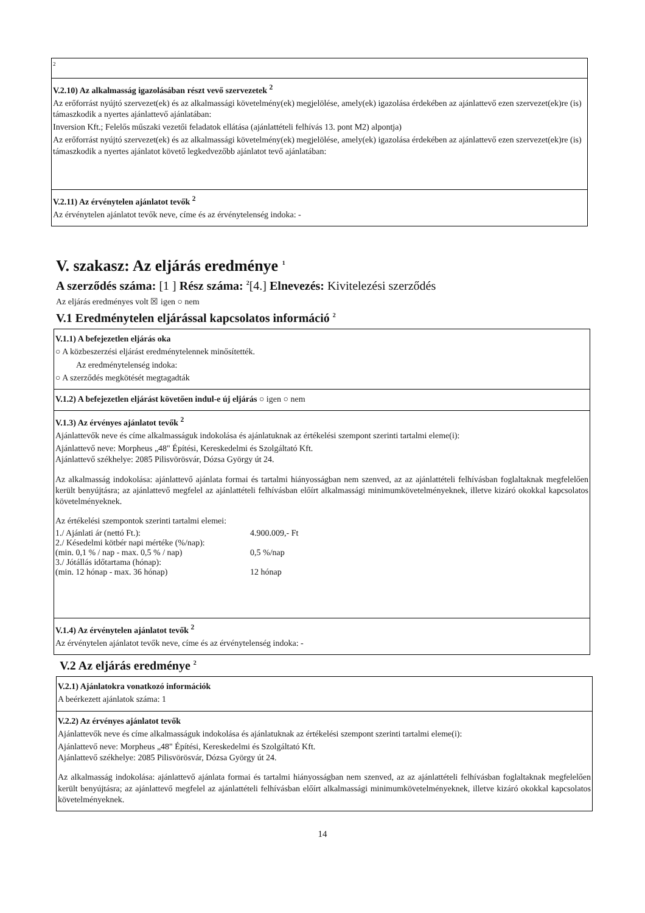2
V.2.10) Az alkalmasság igazolásában részt vevő szervezetek <sup>2</sup>
Az erőforrást nyújtó szervezet(ek) és az alkalmassági követelmény(ek) megjelölése, amely(ek) igazolása érdekében az ajánlattevő ezen szervezet(ek)re (is) támaszkodik a nyertes ajánlattevő ajánlatában:
Inversion Kft.; Felelős műszaki vezetői feladatok ellátása (ajánlattételi felhívás 13. pont M2) alpontja)
Az erőforrást nyújtó szervezet(ek) és az alkalmassági követelmény(ek) megjelölése, amely(ek) igazolása érdekében az ajánlattevő ezen szervezet(ek)re (is) támaszkodik a nyertes ajánlatot követő legkedvezőbb ajánlatot tevő ajánlatában:
V.2.11) Az érvénytelen ajánlatot tevők <sup>2</sup>
Az érvénytelen ajánlatot tevők neve, címe és az érvénytelenség indoka: -
V. szakasz: Az eljárás eredménye <sup>1</sup>
A szerződés száma: [1 ] Rész száma: <sup>2</sup>[4.] Elnevezés: Kivitelezési szerződés
Az eljárás eredményes volt ☒ igen ○ nem
V.1 Eredménytelen eljárással kapcsolatos információ <sup>2</sup>
V.1.1) A befejezetlen eljárás oka
○ A közbeszerzési eljárást eredménytelennek minősítették.
Az eredménytelenség indoka:
○ A szerződés megkötését megtagadták
V.1.2) A befejezetlen eljárást követően indul-e új eljárás ○ igen ○ nem
V.1.3) Az érvényes ajánlatot tevők <sup>2</sup>
Ajánlattevők neve és címe alkalmasságuk indokolása és ajánlatuknak az értékelési szempont szerinti tartalmi eleme(i):
Ajánlattevő neve: Morpheus „48" Építési, Kereskedelmi és Szolgáltató Kft.
Ajánlattevő székhelye: 2085 Pilisvörösvár, Dózsa György út 24.
Az alkalmasság indokolása: ajánlattevő ajánlata formai és tartalmi hiányosságban nem szenved, az az ajánlattételi felhívásban foglaltaknak megfelelően került benyújtásra; az ajánlattevő megfelel az ajánlattételi felhívásban előírt alkalmassági minimumkövetelményeknek, illetve kizáró okokkal kapcsolatos követelményeknek.
Az értékelési szempontok szerinti tartalmi elemei:
| 1./ Ajánlati ár (nettó Ft.): | 4.900.009,- Ft |
| 2./ Késedelmi kötbér napi mértéke (%/nap): | |
| (min. 0,1 % / nap - max. 0,5 % / nap) | 0,5 %/nap |
| 3./ Jótállás időtartama (hónap): | |
| (min. 12 hónap - max. 36 hónap) | 12 hónap |
V.1.4) Az érvénytelen ajánlatot tevők <sup>2</sup>
Az érvénytelen ajánlatot tevők neve, címe és az érvénytelenség indoka: -
V.2 Az eljárás eredménye <sup>2</sup>
V.2.1) Ajánlatokra vonatkozó információk
A beérkezett ajánlatok száma: 1
V.2.2) Az érvényes ajánlatot tevők
Ajánlattevők neve és címe alkalmasságuk indokolása és ajánlatuknak az értékelési szempont szerinti tartalmi eleme(i):
Ajánlattevő neve: Morpheus „48" Építési, Kereskedelmi és Szolgáltató Kft.
Ajánlattevő székhelye: 2085 Pilisvörösvár, Dózsa György út 24.
Az alkalmasság indokolása: ajánlattevő ajánlata formai és tartalmi hiányosságban nem szenved, az az ajánlattételi felhívásban foglaltaknak megfelelően került benyújtásra; az ajánlattevő megfelel az ajánlattételi felhívásban előírt alkalmassági minimumkövetelményeknek, illetve kizáró okokkal kapcsolatos követelményeknek.
14